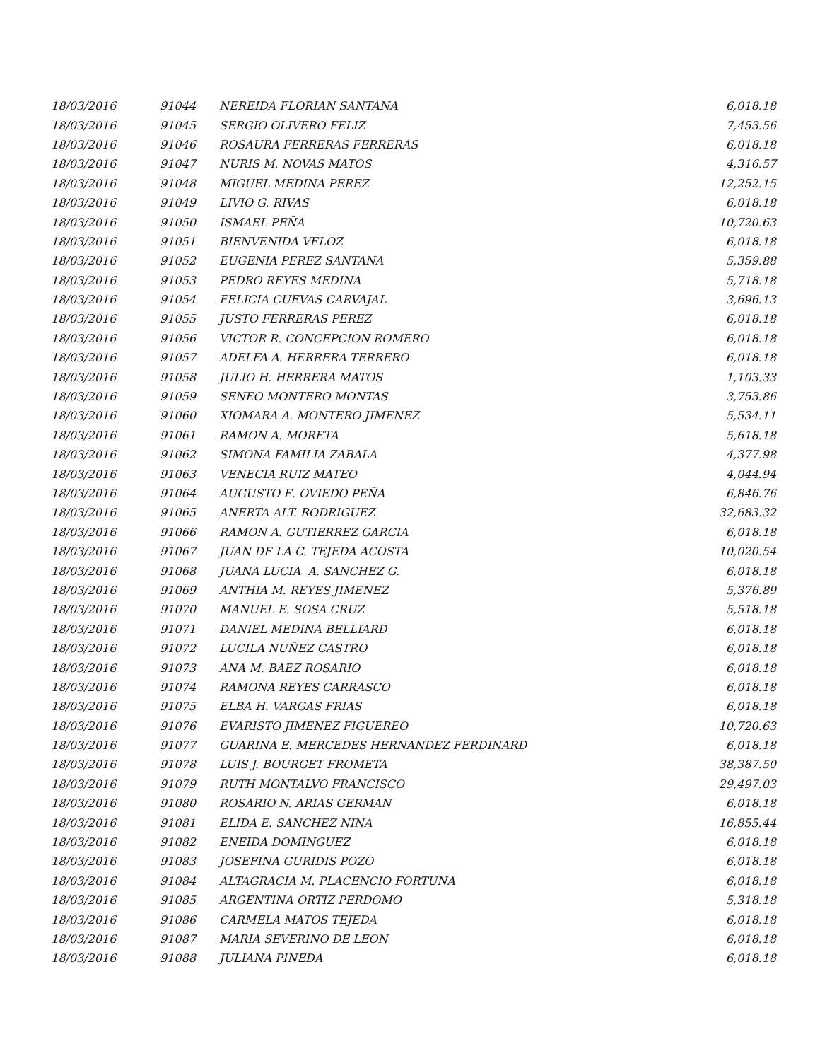| 18/03/2016 | 91044 | NEREIDA FLORIAN SANTANA | 6,018.18 |
| 18/03/2016 | 91045 | SERGIO OLIVERO FELIZ | 7,453.56 |
| 18/03/2016 | 91046 | ROSAURA FERRERAS FERRERAS | 6,018.18 |
| 18/03/2016 | 91047 | NURIS M. NOVAS MATOS | 4,316.57 |
| 18/03/2016 | 91048 | MIGUEL MEDINA PEREZ | 12,252.15 |
| 18/03/2016 | 91049 | LIVIO G. RIVAS | 6,018.18 |
| 18/03/2016 | 91050 | ISMAEL PEÑA | 10,720.63 |
| 18/03/2016 | 91051 | BIENVENIDA VELOZ | 6,018.18 |
| 18/03/2016 | 91052 | EUGENIA PEREZ SANTANA | 5,359.88 |
| 18/03/2016 | 91053 | PEDRO REYES MEDINA | 5,718.18 |
| 18/03/2016 | 91054 | FELICIA CUEVAS CARVAJAL | 3,696.13 |
| 18/03/2016 | 91055 | JUSTO FERRERAS PEREZ | 6,018.18 |
| 18/03/2016 | 91056 | VICTOR R. CONCEPCION ROMERO | 6,018.18 |
| 18/03/2016 | 91057 | ADELFA A. HERRERA TERRERO | 6,018.18 |
| 18/03/2016 | 91058 | JULIO H. HERRERA MATOS | 1,103.33 |
| 18/03/2016 | 91059 | SENEO MONTERO MONTAS | 3,753.86 |
| 18/03/2016 | 91060 | XIOMARA A. MONTERO JIMENEZ | 5,534.11 |
| 18/03/2016 | 91061 | RAMON A. MORETA | 5,618.18 |
| 18/03/2016 | 91062 | SIMONA FAMILIA ZABALA | 4,377.98 |
| 18/03/2016 | 91063 | VENECIA RUIZ MATEO | 4,044.94 |
| 18/03/2016 | 91064 | AUGUSTO E. OVIEDO PEÑA | 6,846.76 |
| 18/03/2016 | 91065 | ANERTA ALT. RODRIGUEZ | 32,683.32 |
| 18/03/2016 | 91066 | RAMON A. GUTIERREZ GARCIA | 6,018.18 |
| 18/03/2016 | 91067 | JUAN DE LA C. TEJEDA ACOSTA | 10,020.54 |
| 18/03/2016 | 91068 | JUANA LUCIA A. SANCHEZ G. | 6,018.18 |
| 18/03/2016 | 91069 | ANTHIA M. REYES JIMENEZ | 5,376.89 |
| 18/03/2016 | 91070 | MANUEL E. SOSA CRUZ | 5,518.18 |
| 18/03/2016 | 91071 | DANIEL MEDINA BELLIARD | 6,018.18 |
| 18/03/2016 | 91072 | LUCILA NUÑEZ CASTRO | 6,018.18 |
| 18/03/2016 | 91073 | ANA M. BAEZ ROSARIO | 6,018.18 |
| 18/03/2016 | 91074 | RAMONA REYES CARRASCO | 6,018.18 |
| 18/03/2016 | 91075 | ELBA H. VARGAS FRIAS | 6,018.18 |
| 18/03/2016 | 91076 | EVARISTO JIMENEZ FIGUEREO | 10,720.63 |
| 18/03/2016 | 91077 | GUARINA E. MERCEDES HERNANDEZ FERDINARD | 6,018.18 |
| 18/03/2016 | 91078 | LUIS J. BOURGET FROMETA | 38,387.50 |
| 18/03/2016 | 91079 | RUTH MONTALVO FRANCISCO | 29,497.03 |
| 18/03/2016 | 91080 | ROSARIO N. ARIAS GERMAN | 6,018.18 |
| 18/03/2016 | 91081 | ELIDA E. SANCHEZ NINA | 16,855.44 |
| 18/03/2016 | 91082 | ENEIDA DOMINGUEZ | 6,018.18 |
| 18/03/2016 | 91083 | JOSEFINA GURIDIS POZO | 6,018.18 |
| 18/03/2016 | 91084 | ALTAGRACIA M. PLACENCIO FORTUNA | 6,018.18 |
| 18/03/2016 | 91085 | ARGENTINA ORTIZ PERDOMO | 5,318.18 |
| 18/03/2016 | 91086 | CARMELA MATOS TEJEDA | 6,018.18 |
| 18/03/2016 | 91087 | MARIA SEVERINO DE LEON | 6,018.18 |
| 18/03/2016 | 91088 | JULIANA PINEDA | 6,018.18 |